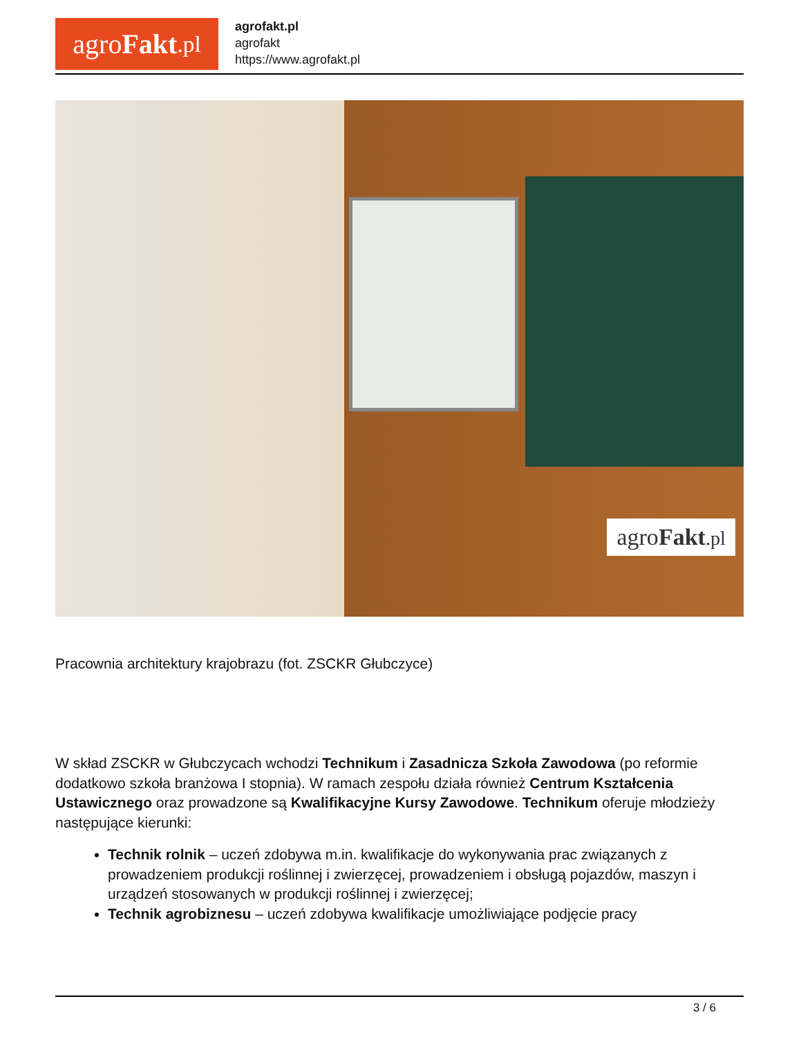agro Fakt.pl
agrofakt.pl
agrofakt
https://www.agrofakt.pl
agroFakt.pl
Pracownia architektury krajobrazu (fot. ZSCKR Głubczyce)
W skład ZSCKR w Głubczycach wchodzi Technikum i Zasadnicza Szkoła Zawodowa (po reformie dodatkowo szkoła branżowa I stopnia). W ramach zespołu działa również Centrum Kształcenia Ustawicznego oraz prowadzone są Kwalifikacyjne Kursy Zawodowe. Technikum oferuje młodzieży następujące kierunki:
Technik rolnik – uczeń zdobywa m.in. kwalifikacje do wykonywania prac związanych z prowadzeniem produkcji roślinnej i zwierzęcej, prowadzeniem i obsługą pojazdów, maszyn i urządzeń stosowanych w produkcji roślinnej i zwierzęcej;
Technik agrobiznesu – uczeń zdobywa kwalifikacje umożliwiające podjęcie pracy
3 / 6